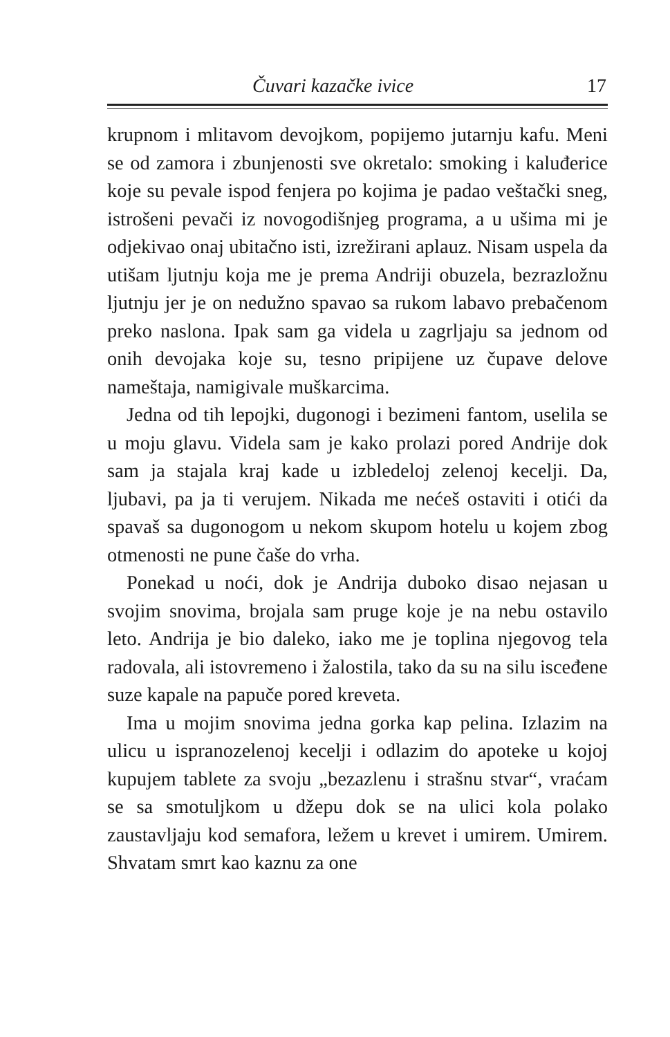Čuvari kazačke ivice 17
krupnom i mlitavom devojkom, popijemo jutarnju kafu. Meni se od zamora i zbunjenosti sve okretalo: smoking i kaluđerice koje su pevale ispod fenjera po kojima je padao veštački sneg, istrošeni pevači iz novogodišnjeg programa, a u ušima mi je odjekivao onaj ubitačno isti, izrežirani aplauz. Nisam uspela da utišam ljutnju koja me je prema Andriji obuzela, bezrazložnu ljutnju jer je on nedužno spavao sa rukom labavo prebačenom preko naslona. Ipak sam ga videla u zagrljaju sa jednom od onih devojaka koje su, tesno pripijene uz čupave delove nameštaja, namigivale muškarcima.
Jedna od tih lepojki, dugonogi i bezimeni fantom, uselila se u moju glavu. Videla sam je kako prolazi pored Andrije dok sam ja stajala kraj kade u izbledeloj zelenoj kecelji. Da, ljubavi, pa ja ti verujem. Nikada me nećeš ostaviti i otići da spavaš sa dugonogom u nekom skupom hotelu u kojem zbog otmenosti ne pune čaše do vrha.
Ponekad u noći, dok je Andrija duboko disao nejasan u svojim snovima, brojala sam pruge koje je na nebu ostavilo leto. Andrija je bio daleko, iako me je toplina njegovog tela radovala, ali istovremeno i žalostila, tako da su na silu isceđene suze kapale na papuče pored kreveta.
Ima u mojim snovima jedna gorka kap pelina. Izlazim na ulicu u ispranozelenoj kecelji i odlazim do apoteke u kojoj kupujem tablete za svoju „bezazlenu i strašnu stvar“, vraćam se sa smotuljkom u džepu dok se na ulici kola polako zaustavljaju kod semafora, ležem u krevet i umirem. Umirem. Shvatam smrt kao kaznu za one